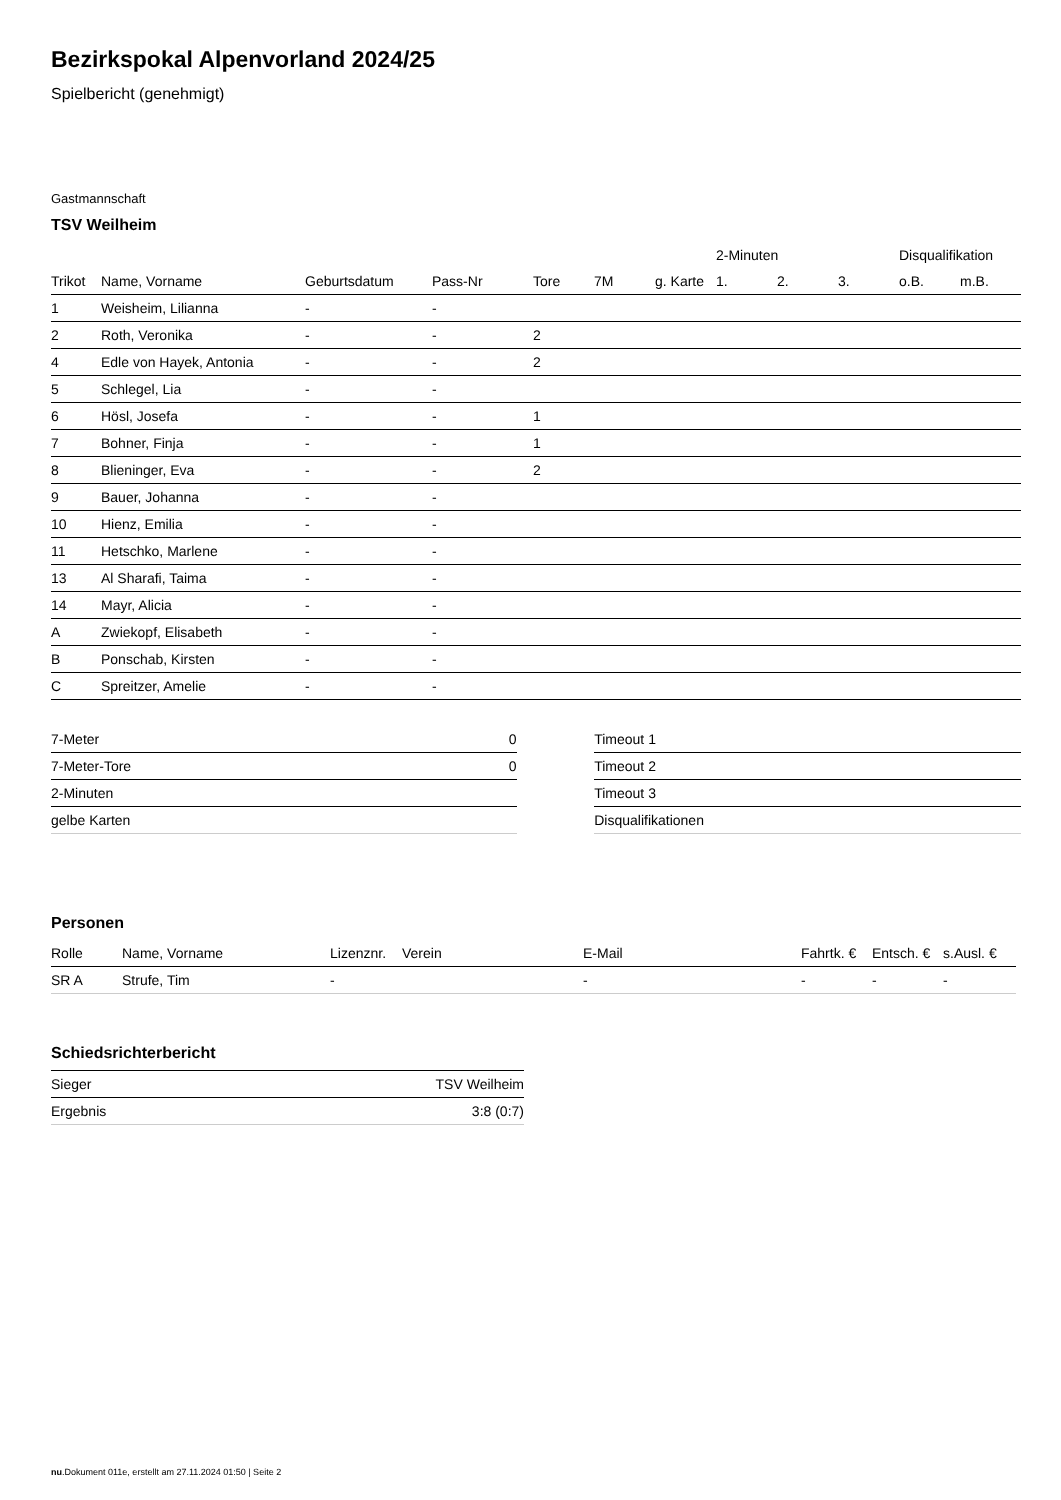Bezirkspokal Alpenvorland 2024/25
Spielbericht (genehmigt)
Gastmannschaft
TSV Weilheim
| | | | | | | | 2-Minuten | | | Disqualifikation | |
| --- | --- | --- | --- | --- | --- | --- | --- | --- | --- | --- | --- |
| Trikot | Name, Vorname | Geburtsdatum | Pass-Nr | Tore | 7M | g. Karte | 1. | 2. | 3. | o.B. | m.B. |
| 1 | Weisheim, Lilianna | - | - | | | | | | | | |
| 2 | Roth, Veronika | - | - | 2 | | | | | | | |
| 4 | Edle von Hayek, Antonia | - | - | 2 | | | | | | | |
| 5 | Schlegel, Lia | - | - | | | | | | | | |
| 6 | Hösl, Josefa | - | - | 1 | | | | | | | |
| 7 | Bohner, Finja | - | - | 1 | | | | | | | |
| 8 | Blieninger, Eva | - | - | 2 | | | | | | | |
| 9 | Bauer, Johanna | - | - | | | | | | | | |
| 10 | Hienz, Emilia | - | - | | | | | | | | |
| 11 | Hetschko, Marlene | - | - | | | | | | | | |
| 13 | Al Sharafi, Taima | - | - | | | | | | | | |
| 14 | Mayr, Alicia | - | - | | | | | | | | |
| A | Zwiekopf, Elisabeth | - | - | | | | | | | | |
| B | Ponschab, Kirsten | - | - | | | | | | | | |
| C | Spreitzer, Amelie | - | - | | | | | | | | |
| 7-Meter | 0 |
| 7-Meter-Tore | 0 |
| 2-Minuten | |
| gelbe Karten | |
| Timeout 1 |
| Timeout 2 |
| Timeout 3 |
| Disqualifikationen |
Personen
| Rolle | Name, Vorname | Lizenznr. | Verein | E-Mail | Fahrtk. € | Entsch. € | s.Ausl. € |
| --- | --- | --- | --- | --- | --- | --- | --- |
| SR A | Strufe, Tim | - | | - | - | - | - |
Schiedsrichterbericht
| Sieger | TSV Weilheim |
| Ergebnis | 3:8 (0:7) |
nu.Dokument 011e, erstellt am 27.11.2024 01:50 | Seite 2